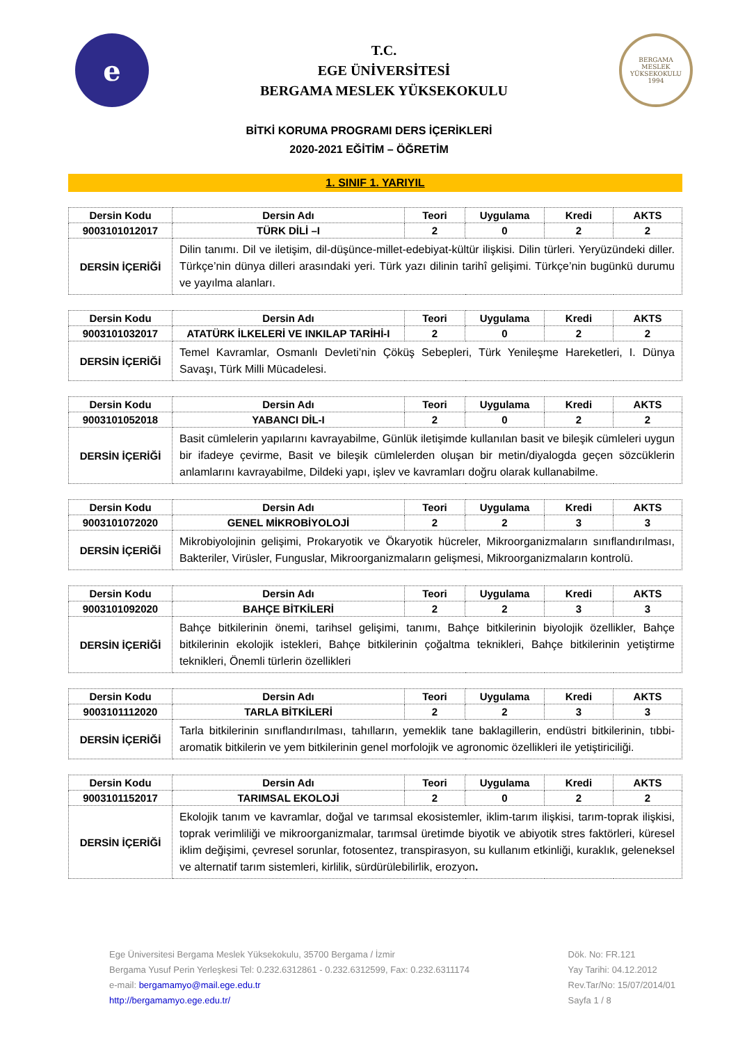e
T.C.
EGE ÜNİVERSİTESİ
BERGAMA MESLEK YÜKSEKOKULU
BERGAMA
MESLEK YÜKSEKOKULU
1994
BİTKİ KORUMA PROGRAMI DERS İÇERİKLERİ
2020-2021 EĞİTİM – ÖĞRETİM
1. SINIF 1. YARIYIL
| Dersin Kodu | Dersin Adı | Teori | Uygulama | Kredi | AKTS |
| --- | --- | --- | --- | --- | --- |
| 9003101012017 | TÜRK DİLİ –I | 2 | 0 | 2 | 2 |
| DERSİN İÇERİĞİ | Dilin tanımı. Dil ve iletişim, dil-düşünce-millet-edebiyat-kültür ilişkisi. Dilin türleri. Yeryüzündeki diller. Türkçe’nin dünya dilleri arasındaki yeri. Türk yazı dilinin tarihî gelişimi. Türkçe’nin bugünkü durumu ve yayılma alanları. | | | | |
| Dersin Kodu | Dersin Adı | Teori | Uygulama | Kredi | AKTS |
| --- | --- | --- | --- | --- | --- |
| 9003101032017 | ATATÜRK İLKELERİ VE INKILAP TARİHİ-I | 2 | 0 | 2 | 2 |
| DERSİN İÇERİĞİ | Temel Kavramlar, Osmanlı Devleti’nin Çöküş Sebepleri, Türk Yenileşme Hareketleri, I. Dünya Savaşı, Türk Milli Mücadelesi. | | | | |
| Dersin Kodu | Dersin Adı | Teori | Uygulama | Kredi | AKTS |
| --- | --- | --- | --- | --- | --- |
| 9003101052018 | YABANCI DİL-I | 2 | 0 | 2 | 2 |
| DERSİN İÇERİĞİ | Basit cümlelerin yapılarını kavrayabilme, Günlük iletişimde kullanılan basit ve bileşik cümleleri uygun bir ifadeye çevirme, Basit ve bileşik cümlelerden oluşan bir metin/diyalogda geçen sözcüklerin anlamlarını kavrayabilme, Dildeki yapı, işlev ve kavramları doğru olarak kullanabilme. | | | | |
| Dersin Kodu | Dersin Adı | Teori | Uygulama | Kredi | AKTS |
| --- | --- | --- | --- | --- | --- |
| 9003101072020 | GENEL MİKROBİYOLOJİ | 2 | 2 | 3 | 3 |
| DERSİN İÇERİĞİ | Mikrobiyolojinin gelişimi, Prokaryotik ve Ökaryotik hücreler, Mikroorganizmaların sınıflandırılması, Bakteriler, Virüsler, Funguslar, Mikroorganizmaların gelişmesi, Mikroorganizmaların kontrolü. | | | | |
| Dersin Kodu | Dersin Adı | Teori | Uygulama | Kredi | AKTS |
| --- | --- | --- | --- | --- | --- |
| 9003101092020 | BAHÇE BİTKİLERİ | 2 | 2 | 3 | 3 |
| DERSİN İÇERİĞİ | Bahçe bitkilerinin önemi, tarihsel gelişimi, tanımı, Bahçe bitkilerinin biyolojik özellikler, Bahçe bitkilerinin ekolojik istekleri, Bahçe bitkilerinin çoğaltma teknikleri, Bahçe bitkilerinin yetiştirme teknikleri, Önemli türlerin özellikleri | | | | |
| Dersin Kodu | Dersin Adı | Teori | Uygulama | Kredi | AKTS |
| --- | --- | --- | --- | --- | --- |
| 9003101112020 | TARLA BİTKİLERİ | 2 | 2 | 3 | 3 |
| DERSİN İÇERİĞİ | Tarla bitkilerinin sınıflandırılması, tahılların, yemeklik tane baklagillerin, endüstri bitkilerinin, tıbbi-aromatik bitkilerin ve yem bitkilerinin genel morfolojik ve agronomic özellikleri ile yetiştiriciliği. | | | | |
| Dersin Kodu | Dersin Adı | Teori | Uygulama | Kredi | AKTS |
| --- | --- | --- | --- | --- | --- |
| 9003101152017 | TARIMSAL EKOLOJİ | 2 | 0 | 2 | 2 |
| DERSİN İÇERİĞİ | Ekolojik tanım ve kavramlar, doğal ve tarımsal ekosistemler, iklim-tarım ilişkisi, tarım-toprak ilişkisi, toprak verimliliği ve mikroorganizmalar, tarımsal üretimde biyotik ve abiyotik stres faktörleri, küresel iklim değişimi, çevresel sorunlar, fotosentez, transpirasyon, su kullanım etkinliği, kuraklık, geleneksel ve alternatif tarım sistemleri, kirlilik, sürdürülebilirlik, erozyon . | | | | |
Ege Üniversitesi Bergama Meslek Yüksekokulu, 35700 Bergama / İzmir
Bergama Yusuf Perin Yerleşkesi Tel: 0.232.6312861 - 0.232.6312599, Fax: 0.232.6311174
e-mail: bergamamyo@mail.ege.edu.tr
http://bergamamyo.ege.edu.tr/
Dök. No: FR.121
Yay Tarihi: 04.12.2012
Rev.Tar/No: 15/07/2014/01
Sayfa 1 / 8